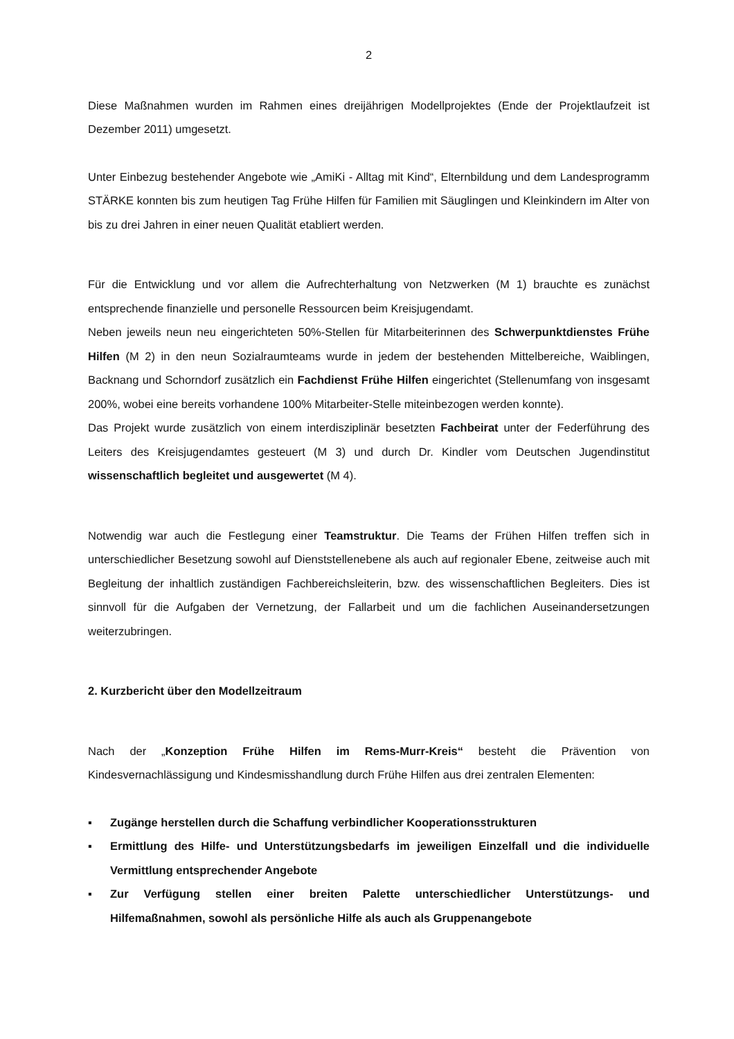2
Diese Maßnahmen wurden im Rahmen eines dreijährigen Modellprojektes (Ende der Projektlaufzeit ist Dezember 2011) umgesetzt.
Unter Einbezug bestehender Angebote wie „AmiKi - Alltag mit Kind“, Elternbildung und dem Landesprogramm STÄRKE konnten bis zum heutigen Tag Frühe Hilfen für Familien mit Säuglingen und Kleinkindern im Alter von bis zu drei Jahren in einer neuen Qualität etabliert werden.
Für die Entwicklung und vor allem die Aufrechterhaltung von Netzwerken (M 1) brauchte es zunächst entsprechende finanzielle und personelle Ressourcen beim Kreisjugendamt.
Neben jeweils neun neu eingerichteten 50%-Stellen für Mitarbeiterinnen des Schwerpunktdienstes Frühe Hilfen (M 2) in den neun Sozialraumteams wurde in jedem der bestehenden Mittelbereiche, Waiblingen, Backnang und Schorndorf zusätzlich ein Fachdienst Frühe Hilfen eingerichtet (Stellenumfang von insgesamt 200%, wobei eine bereits vorhandene 100% Mitarbeiter-Stelle miteinbezogen werden konnte).
Das Projekt wurde zusätzlich von einem interdisziplinär besetzten Fachbeirat unter der Federführung des Leiters des Kreisjugendamtes gesteuert (M 3) und durch Dr. Kindler vom Deutschen Jugendinstitut wissenschaftlich begleitet und ausgewertet (M 4).
Notwendig war auch die Festlegung einer Teamstruktur. Die Teams der Frühen Hilfen treffen sich in unterschiedlicher Besetzung sowohl auf Dienststellenebene als auch auf regionaler Ebene, zeitweise auch mit Begleitung der inhaltlich zuständigen Fachbereichsleiterin, bzw. des wissenschaftlichen Begleiters. Dies ist sinnvoll für die Aufgaben der Vernetzung, der Fallarbeit und um die fachlichen Auseinandersetzungen weiterzubringen.
2. Kurzbericht über den Modellzeitraum
Nach der „Konzeption Frühe Hilfen im Rems-Murr-Kreis“ besteht die Prävention von Kindesvernachlässigung und Kindesmisshandlung durch Frühe Hilfen aus drei zentralen Elementen:
▪ Zugänge herstellen durch die Schaffung verbindlicher Kooperationsstrukturen
▪ Ermittlung des Hilfe- und Unterstützungsbedarfs im jeweiligen Einzelfall und die individuelle Vermittlung entsprechender Angebote
▪ Zur Verfügung stellen einer breiten Palette unterschiedlicher Unterstützungs- und Hilfemaßnahmen, sowohl als persönliche Hilfe als auch als Gruppenangebote